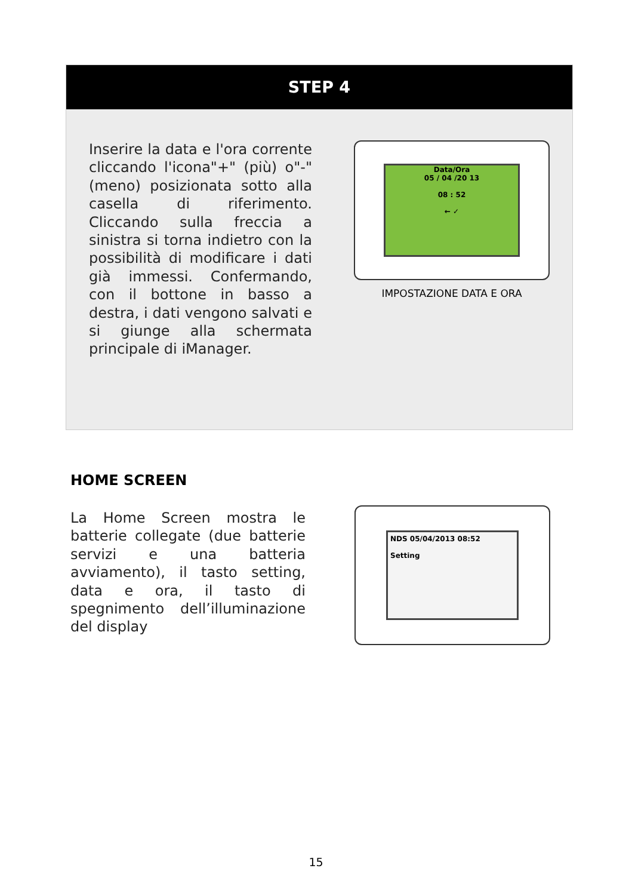STEP 4
Inserire la data e l'ora corrente cliccando l'icona"+" (più) o"-" (meno) posizionata sotto alla casella di riferimento. Cliccando sulla freccia a sinistra si torna indietro con la possibilità di modificare i dati già immessi. Confermando, con il bottone in basso a destra, i dati vengono salvati e si giunge alla schermata principale di iManager.
Data/Ora
05 / 04 /20 13
08 : 52
← ✓
IMPOSTAZIONE DATA E ORA
HOME SCREEN
La Home Screen mostra le batterie collegate (due batterie servizi e una batteria avviamento), il tasto setting, data e ora, il tasto di spegnimento dell’illuminazione del display
NDS 05/04/2013 08:52
Setting
15